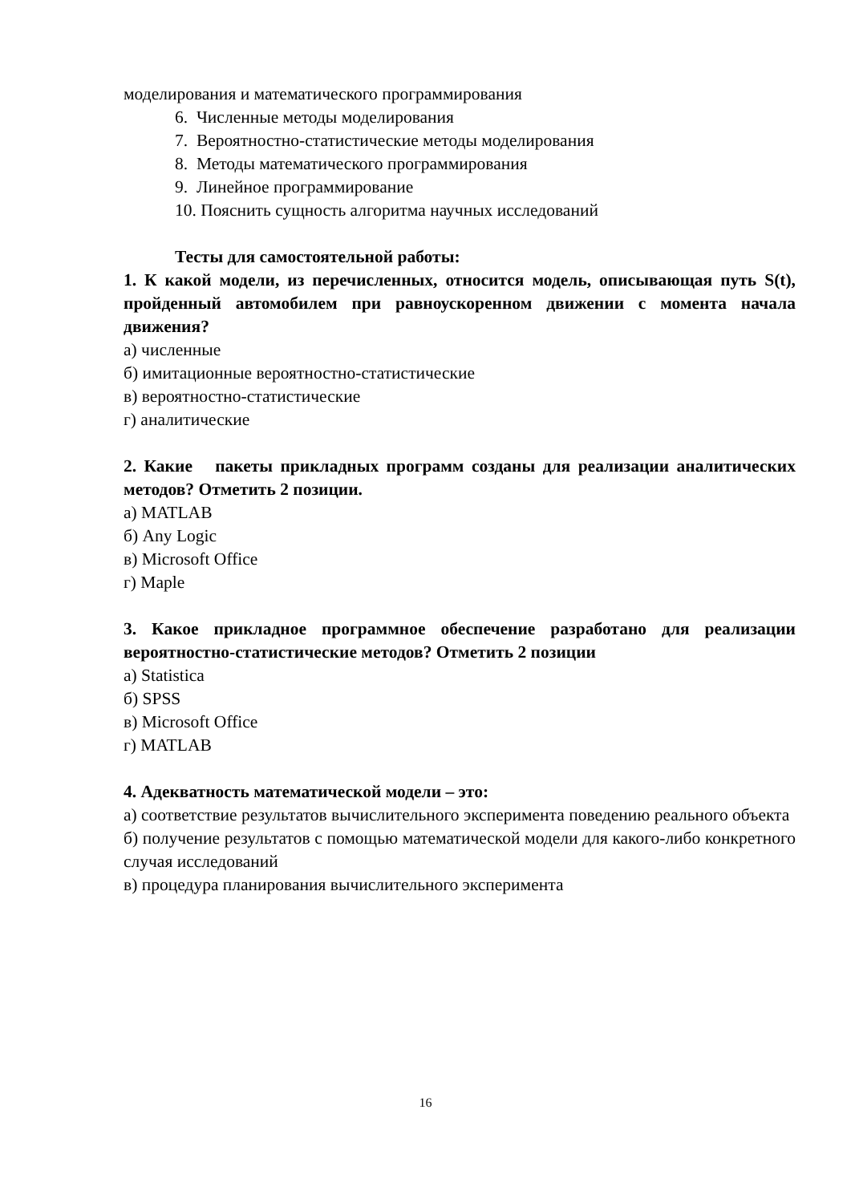моделирования и математического программирования
6. Численные методы моделирования
7. Вероятностно-статистические методы моделирования
8. Методы математического программирования
9. Линейное программирование
10. Пояснить сущность алгоритма научных исследований
Тесты для самостоятельной работы:
1. К какой модели, из перечисленных, относится модель, описывающая путь S(t), пройденный автомобилем при равноускоренном движении с момента начала движения?
а) численные
б) имитационные вероятностно-статистические
в) вероятностно-статистические
г) аналитические
2. Какие пакеты прикладных программ созданы для реализации аналитических методов? Отметить 2 позиции.
а) MATLAB
б) Any Logic
в) Microsoft Office
г) Maple
3. Какое прикладное программное обеспечение разработано для реализации вероятностно-статистические методов? Отметить 2 позиции
а) Statistica
б) SPSS
в) Microsoft Office
г) MATLAB
4. Адекватность математической модели – это:
а) соответствие результатов вычислительного эксперимента поведению реального объекта
б) получение результатов с помощью математической модели для какого-либо конкретного случая исследований
в) процедура планирования вычислительного эксперимента
16